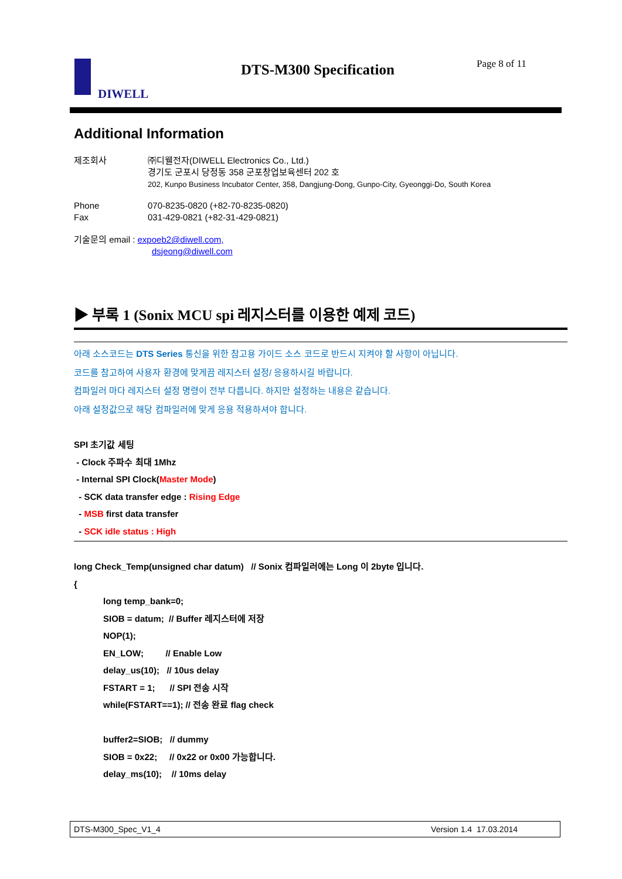DIWELL DTS-M300 Specification Page 8 of 11
Additional Information
제조회사 ㈜디웰전자(DIWELL Electronics Co., Ltd.)
경기도 군포시 당정동 358 군포창업보육센터 202 호
202, Kunpo Business Incubator Center, 358, Dangjung-Dong, Gunpo-City, Gyeonggi-Do, South Korea
Phone
Fax
070-8235-0820 (+82-70-8235-0820)
031-429-0821 (+82-31-429-0821)
기술문의 email : expoeb2@diwell.com,
dsjeong@diwell.com
▶ 부록 1 (Sonix MCU spi 레지스터를 이용한 예제 코드)
아래 소스코드는 DTS Series 통신을 위한 참고용 가이드 소스 코드로 반드시 지켜야 할 사항이 아닙니다.
코드를 참고하여 사용자 환경에 맞게끔 레지스터 설정/ 응용하시길 바랍니다.
컴파일러 마다 레지스터 설정 명령이 전부 다릅니다. 하지만 설정하는 내용은 같습니다.
아래 설정값으로 해당 컴파일러에 맞게 응용 적용하셔야 합니다.
SPI 초기값 세팅
- Clock 주파수 최대 1Mhz
- Internal SPI Clock(Master Mode)
- SCK data transfer edge : Rising Edge
- MSB first data transfer
- SCK idle status : High
long Check_Temp(unsigned char datum) // Sonix 컴파일러에는 Long 이 2byte 입니다.
{
long temp_bank=0;
SIOB = datum; // Buffer 레지스터에 저장
NOP(1);
EN_LOW; // Enable Low
delay_us(10); // 10us delay
FSTART = 1; // SPI 전송 시작
while(FSTART==1); // 전송 완료 flag check
buffer2=SIOB; // dummy
SIOB = 0x22; // 0x22 or 0x00 가능합니다.
delay_ms(10); // 10ms delay
DTS-M300_Spec_V1_4 Version 1.4 17.03.2014